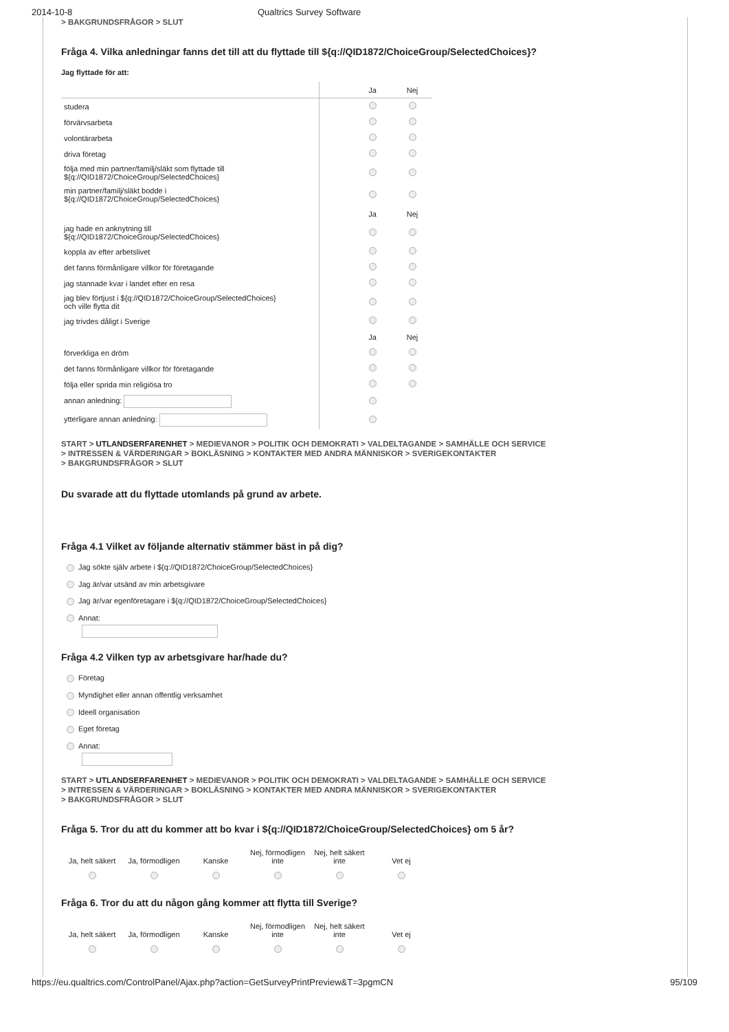2014-10-8 Qualtrics Survey Software
> BAKGRUNDSFRÅGOR > SLUT
Fråga 4. Vilka anledningar fanns det till att du flyttade till ${q://QID1872/ChoiceGroup/SelectedChoices}?
Jag flyttade för att:
| | | Ja | Nej |
| studera | | | |
| förvärvsarbeta | | | |
| volontärarbeta | | | |
| driva företag | | | |
| följa med min partner/familj/släkt som flyttade till ${q://QID1872/ChoiceGroup/SelectedChoices} | | | |
| min partner/familj/släkt bodde i ${q://QID1872/ChoiceGroup/SelectedChoices} | | | |
| | | Ja | Nej |
| jag hade en anknytning till ${q://QID1872/ChoiceGroup/SelectedChoices} | | | |
| koppla av efter arbetslivet | | | |
| det fanns förmånligare villkor för företagande | | | |
| jag stannade kvar i landet efter en resa | | | |
| jag blev förtjust i ${q://QID1872/ChoiceGroup/SelectedChoices} och ville flytta dit | | | |
| jag trivdes dåligt i Sverige | | | |
| | | Ja | Nej |
| förverkliga en dröm | | | |
| det fanns förmånligare villkor för företagande | | | |
| följa eller sprida min religiösa tro | | | |
| annan anledning: | | | |
| ytterligare annan anledning: | | | |
START > UTLANDSERFARENHET > MEDIEVANOR > POLITIK OCH DEMOKRATI > VALDELTAGANDE > SAMHÄLLE OCH SERVICE
> INTRESSEN & VÄRDERINGAR > BOKLÄSNING > KONTAKTER MED ANDRA MÄNNISKOR > SVERIGEKONTAKTER
> BAKGRUNDSFRÅGOR > SLUT
Du svarade att du flyttade utomlands på grund av arbete.
Fråga 4.1 Vilket av följande alternativ stämmer bäst in på dig?
Jag sökte själv arbete i ${q://QID1872/ChoiceGroup/SelectedChoices}
Jag är/var utsänd av min arbetsgivare
Jag är/var egenföretagare i ${q://QID1872/ChoiceGroup/SelectedChoices}
Annat:
Fråga 4.2 Vilken typ av arbetsgivare har/hade du?
Företag
Myndighet eller annan offentlig verksamhet
Ideell organisation
Eget företag
Annat:
START > UTLANDSERFARENHET > MEDIEVANOR > POLITIK OCH DEMOKRATI > VALDELTAGANDE > SAMHÄLLE OCH SERVICE
> INTRESSEN & VÄRDERINGAR > BOKLÄSNING > KONTAKTER MED ANDRA MÄNNISKOR > SVERIGEKONTAKTER
> BAKGRUNDSFRÅGOR > SLUT
Fråga 5. Tror du att du kommer att bo kvar i ${q://QID1872/ChoiceGroup/SelectedChoices} om 5 år?
| Ja, helt säkert | Ja, förmodligen | Kanske | Nej, förmodligen inte | Nej, helt säkert inte | Vet ej |
Fråga 6. Tror du att du någon gång kommer att flytta till Sverige?
| Ja, helt säkert | Ja, förmodligen | Kanske | Nej, förmodligen inte | Nej, helt säkert inte | Vet ej |
https://eu.qualtrics.com/ControlPanel/Ajax.php?action=GetSurveyPrintPreview&T=3pgmCN 95/109